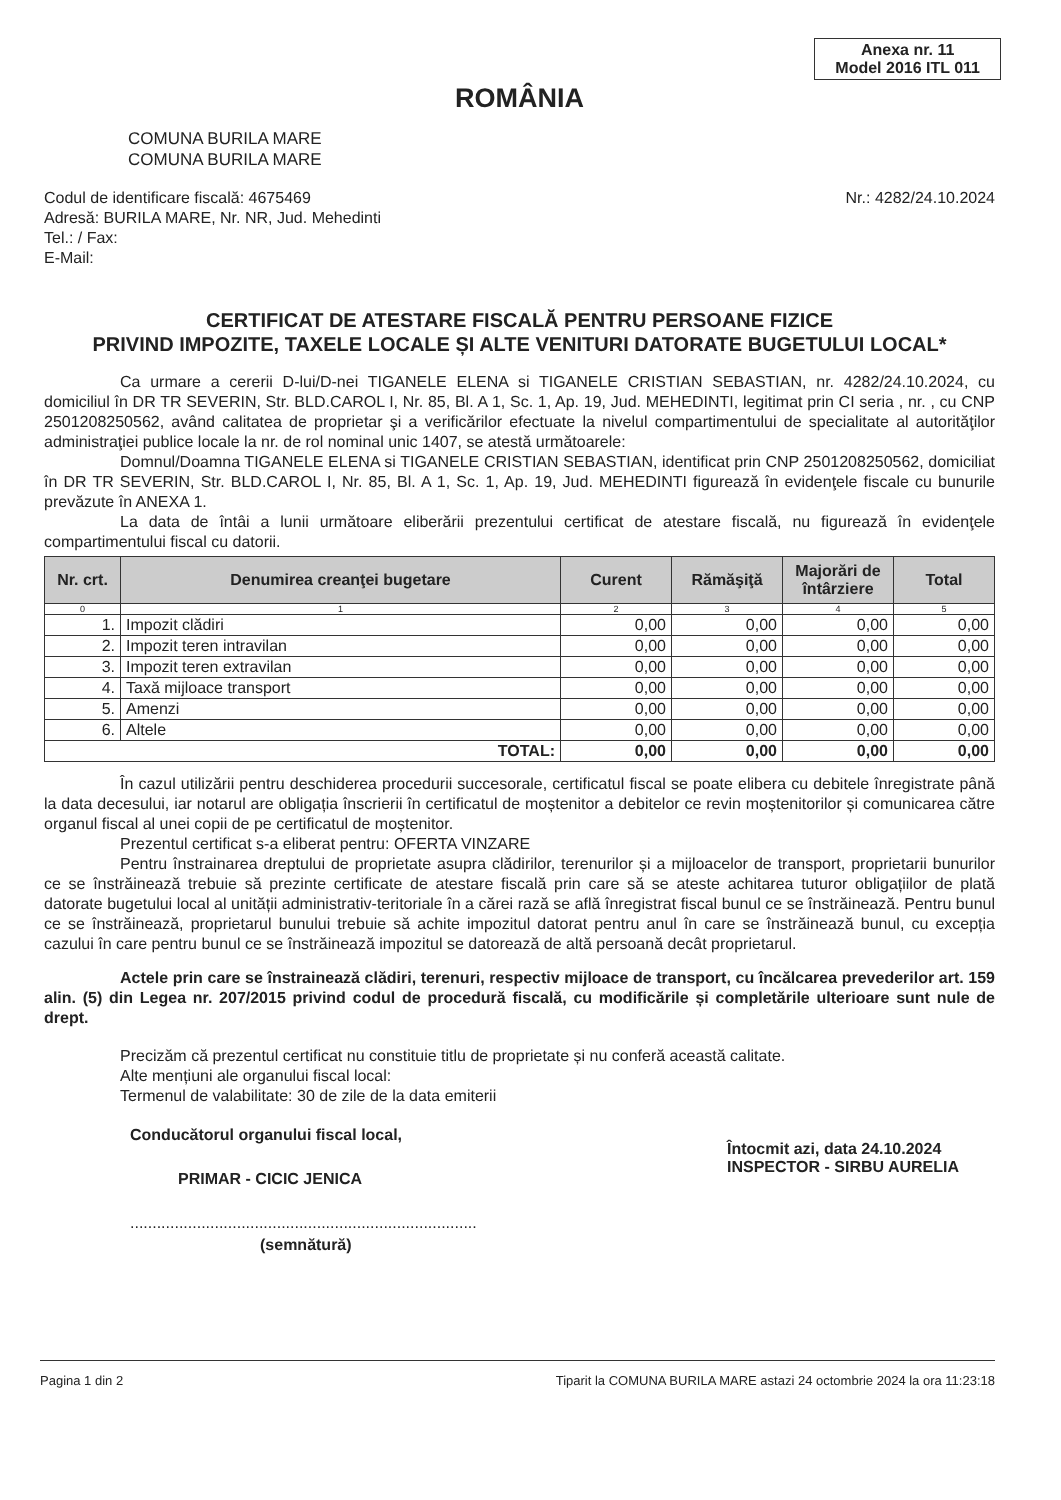Anexa nr. 11
Model 2016 ITL 011
ROMÂNIA
COMUNA BURILA MARE
COMUNA BURILA MARE
Codul de identificare fiscală: 4675469
Adresă: BURILA MARE, Nr. NR, Jud. Mehedinti
Tel.: / Fax:
E-Mail:
Nr.: 4282/24.10.2024
CERTIFICAT DE ATESTARE FISCALĂ PENTRU PERSOANE FIZICE
PRIVIND IMPOZITE, TAXELE LOCALE ȘI ALTE VENITURI DATORATE BUGETULUI LOCAL*
Ca urmare a cererii D-lui/D-nei TIGANELE ELENA si TIGANELE CRISTIAN SEBASTIAN, nr. 4282/24.10.2024, cu domiciliul în DR TR SEVERIN, Str. BLD.CAROL I, Nr. 85, Bl. A 1, Sc. 1, Ap. 19, Jud. MEHEDINTI, legitimat prin CI seria , nr. , cu CNP 2501208250562, având calitatea de proprietar şi a verificărilor efectuate la nivelul compartimentului de specialitate al autorităţilor administraţiei publice locale la nr. de rol nominal unic 1407, se atestă următoarele:
Domnul/Doamna TIGANELE ELENA si TIGANELE CRISTIAN SEBASTIAN, identificat prin CNP 2501208250562, domiciliat în DR TR SEVERIN, Str. BLD.CAROL I, Nr. 85, Bl. A 1, Sc. 1, Ap. 19, Jud. MEHEDINTI figurează în evidenţele fiscale cu bunurile prevăzute în ANEXA 1.
La data de întâi a lunii următoare eliberării prezentului certificat de atestare fiscală, nu figurează în evidenţele compartimentului fiscal cu datorii.
| Nr. crt. | Denumirea creanţei bugetare | Curent | Rămăşiţă | Majorări de întârziere | Total |
| --- | --- | --- | --- | --- | --- |
| 0 | 1 | 2 | 3 | 4 | 5 |
| 1. | Impozit clădiri | 0,00 | 0,00 | 0,00 | 0,00 |
| 2. | Impozit teren intravilan | 0,00 | 0,00 | 0,00 | 0,00 |
| 3. | Impozit teren extravilan | 0,00 | 0,00 | 0,00 | 0,00 |
| 4. | Taxă mijloace transport | 0,00 | 0,00 | 0,00 | 0,00 |
| 5. | Amenzi | 0,00 | 0,00 | 0,00 | 0,00 |
| 6. | Altele | 0,00 | 0,00 | 0,00 | 0,00 |
| TOTAL: | | 0,00 | 0,00 | 0,00 | 0,00 |
În cazul utilizării pentru deschiderea procedurii succesorale, certificatul fiscal se poate elibera cu debitele înregistrate până la data decesului, iar notarul are obligația înscrierii în certificatul de moștenitor a debitelor ce revin moștenitorilor și comunicarea către organul fiscal al unei copii de pe certificatul de moștenitor.
Prezentul certificat s-a eliberat pentru: OFERTA VINZARE
Pentru înstrainarea dreptului de proprietate asupra clădirilor, terenurilor și a mijloacelor de transport, proprietarii bunurilor ce se înstrăinează trebuie să prezinte certificate de atestare fiscală prin care să se ateste achitarea tuturor obligațiilor de plată datorate bugetului local al unității administrativ-teritoriale în a cărei rază se află înregistrat fiscal bunul ce se înstrăinează. Pentru bunul ce se înstrăinează, proprietarul bunului trebuie să achite impozitul datorat pentru anul în care se înstrăinează bunul, cu excepția cazului în care pentru bunul ce se înstrăinează impozitul se datorează de altă persoană decât proprietarul.
Actele prin care se înstrainează clădiri, terenuri, respectiv mijloace de transport, cu încălcarea prevederilor art. 159 alin. (5) din Legea nr. 207/2015 privind codul de procedură fiscală, cu modificările și completările ulterioare sunt nule de drept.
Precizăm că prezentul certificat nu constituie titlu de proprietate și nu conferă această calitate.
Alte mențiuni ale organului fiscal local:
Termenul de valabilitate: 30 de zile de la data emiterii
Conducătorul organului fiscal local,
PRIMAR - CICIC JENICA
..............................................................................
(semnătură)
Întocmit azi, data 24.10.2024
INSPECTOR - SIRBU AURELIA
Pagina 1 din 2 Tiparit la COMUNA BURILA MARE astazi 24 octombrie 2024 la ora 11:23:18